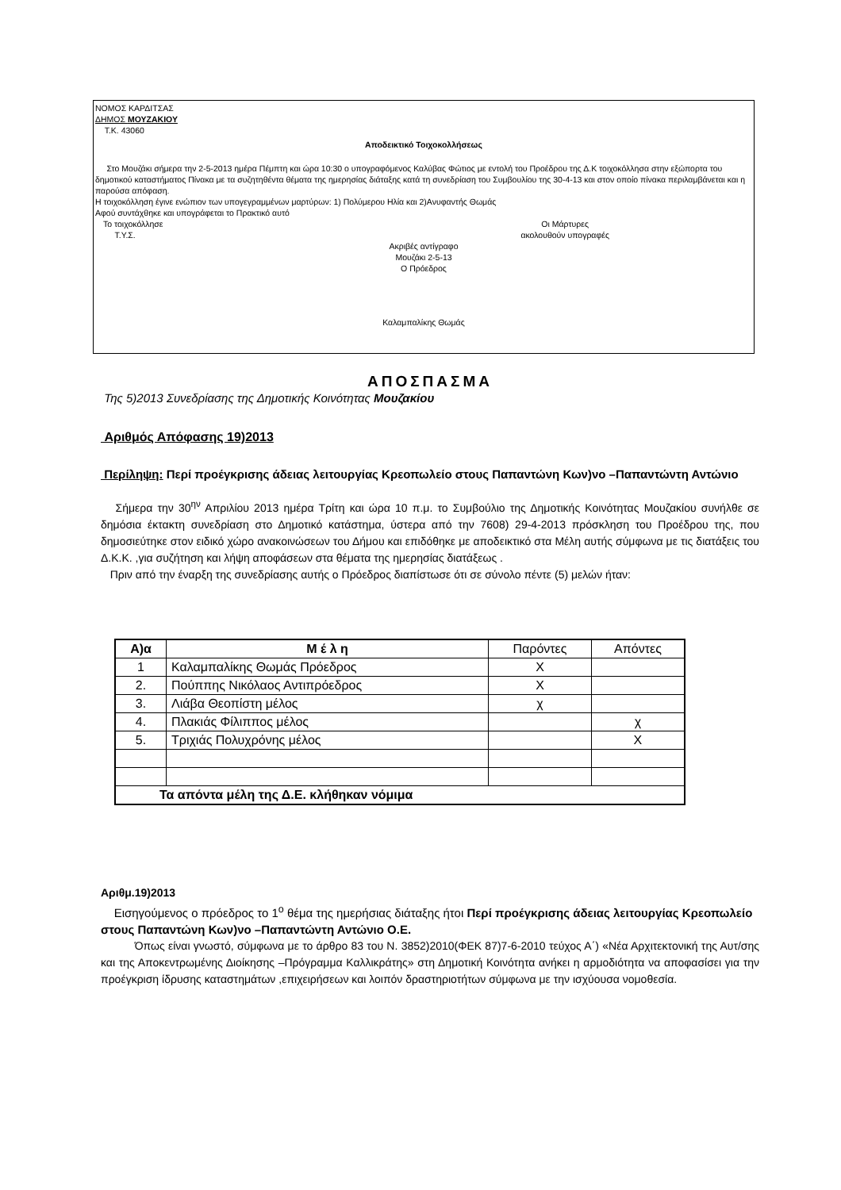ΝΟΜΟΣ ΚΑΡΔΙΤΣΑΣ
ΔΗΜΟΣ ΜΟΥΖΑΚΙΟΥ
Τ.Κ. 43060
Αποδεικτικό Τοιχοκολλήσεως
Στο Μουζάκι σήμερα την 2-5-2013 ημέρα Πέμπτη και ώρα 10:30 ο υπογραφόμενος Καλύβας Φώτιος με εντολή του Προέδρου της Δ.Κ τοιχοκόλλησα στην εξώπορτα του δημοτικού καταστήματος Πίνακα με τα συζητηθέντα θέματα της ημερησίας διάταξης κατά τη συνεδρίαση του Συμβουλίου της 30-4-13 και στον οποίο πίνακα περιλαμβάνεται και η παρούσα απόφαση.
Η τοιχοκόλληση έγινε ενώπιον των υπογεγραμμένων μαρτύρων: 1) Πολύμερου Ηλία και 2)Ανυφαντής Θωμάς
Αφού συντάχθηκε και υπογράφεται το Πρακτικό αυτό
Το τοιχοκόλλησε
Τ.Υ.Σ. Οι Μάρτυρες
ακολουθούν υπογραφές
Ακριβές αντίγραφο
Μουζάκι 2-5-13
Ο Πρόεδρος
Καλαμπαλίκης Θωμάς
ΑΠΟΣΠΑΣΜΑ
Της 5)2013 Συνεδρίασης της Δημοτικής Κοινότητας Μουζακίου
Αριθμός Απόφασης 19)2013
Περίληψη: Περί προέγκρισης άδειας λειτουργίας Κρεοπωλείο στους Παπαντώνη Κων)νο –Παπαντώντη Αντώνιο
Σήμερα την 30<sup>ην</sup> Απριλίου 2013 ημέρα Τρίτη και ώρα 10 π.μ. το Συμβούλιο της Δημοτικής Κοινότητας Μουζακίου συνήλθε σε δημόσια έκτακτη συνεδρίαση στο Δημοτικό κατάστημα, ύστερα από την 7608) 29-4-2013 πρόσκληση του Προέδρου της, που δημοσιεύτηκε στον ειδικό χώρο ανακοινώσεων του Δήμου και επιδόθηκε με αποδεικτικό στα Μέλη αυτής σύμφωνα με τις διατάξεις του Δ.Κ.Κ. ,για συζήτηση και λήψη αποφάσεων στα θέματα της ημερησίας διατάξεως .
Πριν από την έναρξη της συνεδρίασης αυτής ο Πρόεδρος διαπίστωσε ότι σε σύνολο πέντε (5) μελών ήταν:
| Α)α | Μ έ λ η | Παρόντες | Απόντες |
| 1 | Καλαμπαλίκης Θωμάς Πρόεδρος | Χ | |
| 2. | Πούππης Νικόλαος Αντιπρόεδρος | Χ | |
| 3. | Λιάβα Θεοπίστη μέλος | χ | |
| 4. | Πλακιάς Φίλιππος μέλος | | χ |
| 5. | Τριχιάς Πολυχρόνης μέλος | | Χ |
| Τα απόντα μέλη της Δ.Ε. κλήθηκαν νόμιμα | | | |
Αριθμ.19)2013
Εισηγούμενος ο πρόεδρος το 1<sup>ο</sup> θέμα της ημερήσιας διάταξης ήτοι Περί προέγκρισης άδειας λειτουργίας Κρεοπωλείο στους Παπαντώνη Κων)νο –Παπαντώντη Αντώνιο Ο.Ε.
Όπως είναι γνωστό, σύμφωνα με το άρθρο 83 του Ν. 3852)2010(ΦΕΚ 87)7-6-2010 τεύχος Α΄) «Νέα Αρχιτεκτονική της Αυτ/σης και της Αποκεντρωμένης Διοίκησης –Πρόγραμμα Καλλικράτης» στη Δημοτική Κοινότητα ανήκει η αρμοδιότητα να αποφασίσει για την προέγκριση ίδρυσης καταστημάτων ,επιχειρήσεων και λοιπόν δραστηριοτήτων σύμφωνα με την ισχύουσα νομοθεσία.